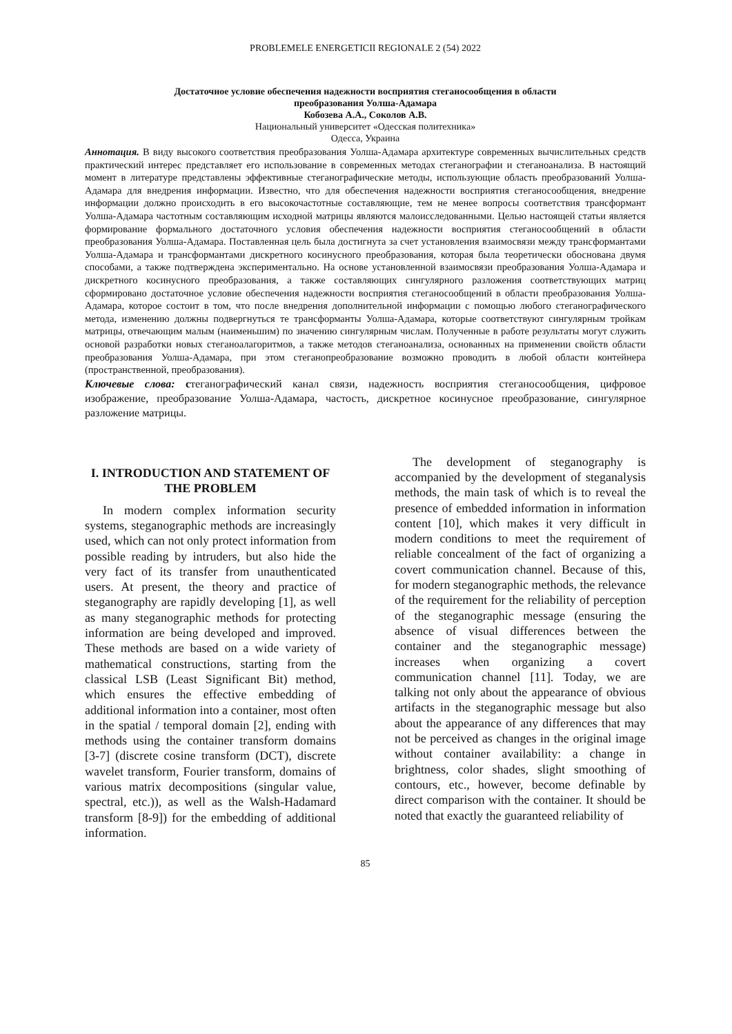PROBLEMELE ENERGETICII REGIONALE 2 (54) 2022
Достаточное условие обеспечения надежности восприятия стеганосообщения в области
преобразования Уолша-Адамара
Кобозева А.А., Соколов А.В.
Национальный университет «Одесская политехника»
Одесса, Украина
Аннотация. В виду высокого соответствия преобразования Уолша-Адамара архитектуре современных вычислительных средств практический интерес представляет его использование в современных методах стеганографии и стеганоанализа. В настоящий момент в литературе представлены эффективные стеганографические методы, использующие область преобразований Уолша-Адамара для внедрения информации. Известно, что для обеспечения надежности восприятия стеганосообщения, внедрение информации должно происходить в его высокочастотные составляющие, тем не менее вопросы соответствия трансформант Уолша-Адамара частотным составляющим исходной матрицы являются малоисследованными. Целью настоящей статьи является формирование формального достаточного условия обеспечения надежности восприятия стеганосообщений в области преобразования Уолша-Адамара. Поставленная цель была достигнута за счет установления взаимосвязи между трансформантами Уолша-Адамара и трансформантами дискретного косинусного преобразования, которая была теоретически обоснована двумя способами, а также подтверждена экспериментально. На основе установленной взаимосвязи преобразования Уолша-Адамара и дискретного косинусного преобразования, а также составляющих сингулярного разложения соответствующих матриц сформировано достаточное условие обеспечения надежности восприятия стеганосообщений в области преобразования Уолша-Адамара, которое состоит в том, что после внедрения дополнительной информации с помощью любого стеганографического метода, изменению должны подвергнуться те трансформанты Уолша-Адамара, которые соответствуют сингулярным тройкам матрицы, отвечающим малым (наименьшим) по значению сингулярным числам. Полученные в работе результаты могут служить основой разработки новых стеганоалагоритмов, а также методов стеганоанализа, основанных на применении свойств области преобразования Уолша-Адамара, при этом стеганопреобразование возможно проводить в любой области контейнера (пространственной, преобразования).
Ключевые слова: стеганографический канал связи, надежность восприятия стеганосообщения, цифровое изображение, преобразование Уолша-Адамара, частость, дискретное косинусное преобразование, сингулярное разложение матрицы.
I. INTRODUCTION AND STATEMENT OF THE PROBLEM
In modern complex information security systems, steganographic methods are increasingly used, which can not only protect information from possible reading by intruders, but also hide the very fact of its transfer from unauthenticated users. At present, the theory and practice of steganography are rapidly developing [1], as well as many steganographic methods for protecting information are being developed and improved. These methods are based on a wide variety of mathematical constructions, starting from the classical LSB (Least Significant Bit) method, which ensures the effective embedding of additional information into a container, most often in the spatial / temporal domain [2], ending with methods using the container transform domains [3-7] (discrete cosine transform (DCT), discrete wavelet transform, Fourier transform, domains of various matrix decompositions (singular value, spectral, etc.)), as well as the Walsh-Hadamard transform [8-9]) for the embedding of additional information.
The development of steganography is accompanied by the development of steganalysis methods, the main task of which is to reveal the presence of embedded information in information content [10], which makes it very difficult in modern conditions to meet the requirement of reliable concealment of the fact of organizing a covert communication channel. Because of this, for modern steganographic methods, the relevance of the requirement for the reliability of perception of the steganographic message (ensuring the absence of visual differences between the container and the steganographic message) increases when organizing a covert communication channel [11]. Today, we are talking not only about the appearance of obvious artifacts in the steganographic message but also about the appearance of any differences that may not be perceived as changes in the original image without container availability: a change in brightness, color shades, slight smoothing of contours, etc., however, become definable by direct comparison with the container. It should be noted that exactly the guaranteed reliability of
85